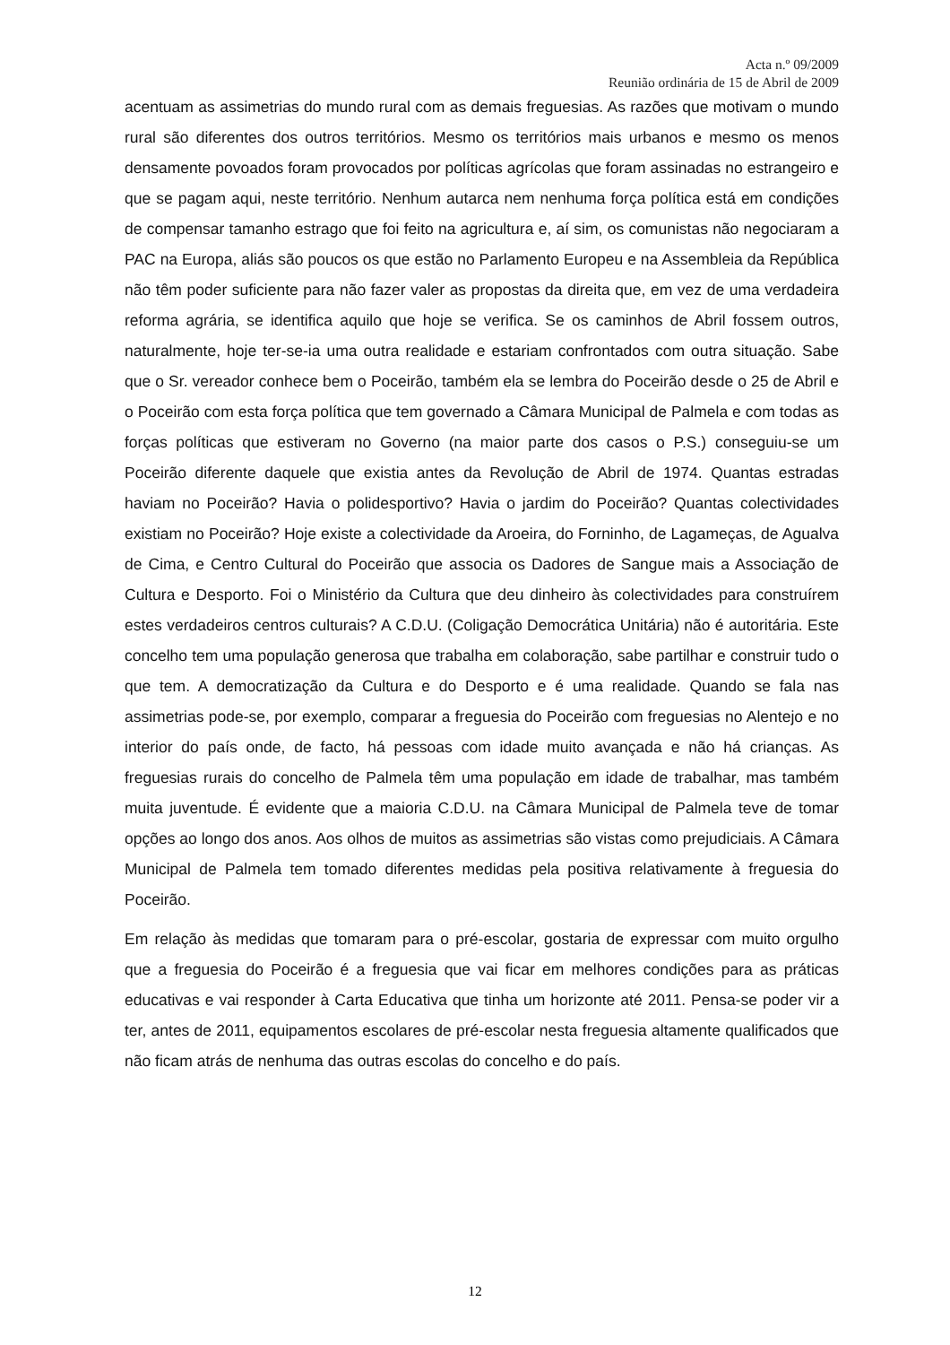Acta n.º 09/2009
Reunião ordinária de 15 de Abril de 2009
acentuam as assimetrias do mundo rural com as demais freguesias. As razões que motivam o mundo rural são diferentes dos outros territórios. Mesmo os territórios mais urbanos e mesmo os menos densamente povoados foram provocados por políticas agrícolas que foram assinadas no estrangeiro e que se pagam aqui, neste território. Nenhum autarca nem nenhuma força política está em condições de compensar tamanho estrago que foi feito na agricultura e, aí sim, os comunistas não negociaram a PAC na Europa, aliás são poucos os que estão no Parlamento Europeu e na Assembleia da República não têm poder suficiente para não fazer valer as propostas da direita que, em vez de uma verdadeira reforma agrária, se identifica aquilo que hoje se verifica. Se os caminhos de Abril fossem outros, naturalmente, hoje ter-se-ia uma outra realidade e estariam confrontados com outra situação. Sabe que o Sr. vereador conhece bem o Poceirão, também ela se lembra do Poceirão desde o 25 de Abril e o Poceirão com esta força política que tem governado a Câmara Municipal de Palmela e com todas as forças políticas que estiveram no Governo (na maior parte dos casos o P.S.) conseguiu-se um Poceirão diferente daquele que existia antes da Revolução de Abril de 1974. Quantas estradas haviam no Poceirão? Havia o polidesportivo? Havia o jardim do Poceirão? Quantas colectividades existiam no Poceirão? Hoje existe a colectividade da Aroeira, do Forninho, de Lagameças, de Agualva de Cima, e Centro Cultural do Poceirão que associa os Dadores de Sangue mais a Associação de Cultura e Desporto. Foi o Ministério da Cultura que deu dinheiro às colectividades para construírem estes verdadeiros centros culturais? A C.D.U. (Coligação Democrática Unitária) não é autoritária. Este concelho tem uma população generosa que trabalha em colaboração, sabe partilhar e construir tudo o que tem. A democratização da Cultura e do Desporto e é uma realidade. Quando se fala nas assimetrias pode-se, por exemplo, comparar a freguesia do Poceirão com freguesias no Alentejo e no interior do país onde, de facto, há pessoas com idade muito avançada e não há crianças. As freguesias rurais do concelho de Palmela têm uma população em idade de trabalhar, mas também muita juventude. É evidente que a maioria C.D.U. na Câmara Municipal de Palmela teve de tomar opções ao longo dos anos. Aos olhos de muitos as assimetrias são vistas como prejudiciais. A Câmara Municipal de Palmela tem tomado diferentes medidas pela positiva relativamente à freguesia do Poceirão.
Em relação às medidas que tomaram para o pré-escolar, gostaria de expressar com muito orgulho que a freguesia do Poceirão é a freguesia que vai ficar em melhores condições para as práticas educativas e vai responder à Carta Educativa que tinha um horizonte até 2011. Pensa-se poder vir a ter, antes de 2011, equipamentos escolares de pré-escolar nesta freguesia altamente qualificados que não ficam atrás de nenhuma das outras escolas do concelho e do país.
12